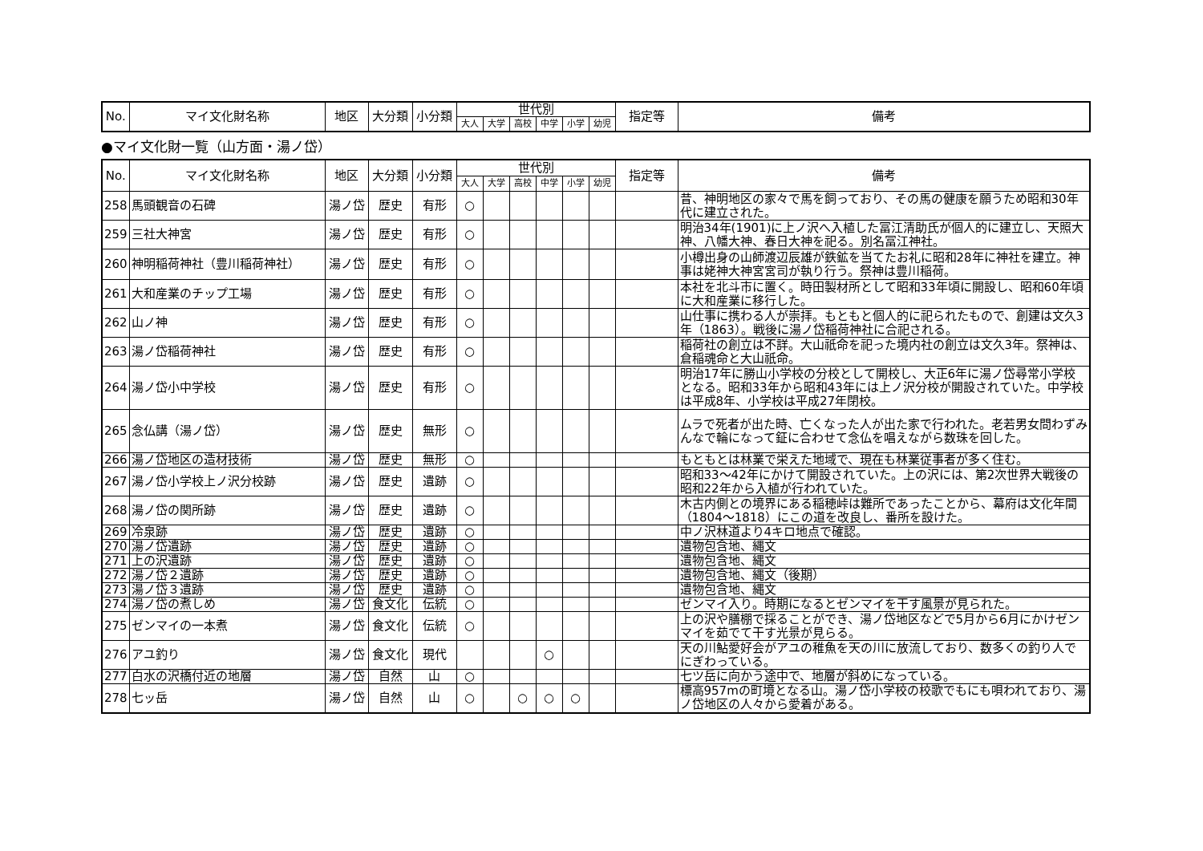| No. | マイ文化財名称 | 地区 | 大分類 | 小分類 | 世代別 | | | | | | 指定等 | 備考 |
| --- | --- | --- | --- | --- | --- | --- | --- | --- | --- | --- | --- | --- |
| | | | | | 大人 | 大学 | 高校 | 中学 | 小学 | 幼児 | | |
●マイ文化財一覧（山方面・湯ノ岱）
| No. | マイ文化財名称 | 地区 | 大分類 | 小分類 | 世代別 | | | | | | 指定等 | 備考 |
| --- | --- | --- | --- | --- | --- | --- | --- | --- | --- | --- | --- | --- |
| | | | | | 大人 | 大学 | 高校 | 中学 | 小学 | 幼児 | | |
| 258 | 馬頭観音の石碑 | 湯ノ岱 | 歴史 | 有形 | ○ | | | | | | | 昔、神明地区の家々で馬を飼っており、その馬の健康を願うため昭和30年代に建立された。 |
| 259 | 三社大神宮 | 湯ノ岱 | 歴史 | 有形 | ○ | | | | | | | 明治34年(1901)に上ノ沢へ入植した冨江清助氏が個人的に建立し、天照大神、八幡大神、春日大神を祀る。別名冨江神社。 |
| 260 | 神明稲荷神社（豊川稲荷神社） | 湯ノ岱 | 歴史 | 有形 | ○ | | | | | | | 小樽出身の山師渡辺辰雄が鉄鉱を当てたお礼に昭和28年に神社を建立。神事は姥神大神宮宮司が執り行う。祭神は豊川稲荷。 |
| 261 | 大和産業のチップ工場 | 湯ノ岱 | 歴史 | 有形 | ○ | | | | | | | 本社を北斗市に置く。時田製材所として昭和33年頃に開設し、昭和60年頃に大和産業に移行した。 |
| 262 | 山ノ神 | 湯ノ岱 | 歴史 | 有形 | ○ | | | | | | | 山仕事に携わる人が崇拝。もともと個人的に祀られたもので、創建は文久3年（1863）。戦後に湯ノ岱稲荷神社に合祀される。 |
| 263 | 湯ノ岱稲荷神社 | 湯ノ岱 | 歴史 | 有形 | ○ | | | | | | | 稲荷社の創立は不詳。大山祇命を祀った境内社の創立は文久3年。祭神は、倉稲魂命と大山祇命。 |
| 264 | 湯ノ岱小中学校 | 湯ノ岱 | 歴史 | 有形 | ○ | | | | | | | 明治17年に勝山小学校の分校として開校し、大正6年に湯ノ岱尋常小学校となる。昭和33年から昭和43年には上ノ沢分校が開設されていた。中学校は平成8年、小学校は平成27年閉校。 |
| 265 | 念仏講（湯ノ岱） | 湯ノ岱 | 歴史 | 無形 | ○ | | | | | | | ムラで死者が出た時、亡くなった人が出た家で行われた。老若男女問わずみんなで輪になって鉦に合わせて念仏を唱えながら数珠を回した。 |
| 266 | 湯ノ岱地区の造材技術 | 湯ノ岱 | 歴史 | 無形 | ○ | | | | | | | もともとは林業で栄えた地域で、現在も林業従事者が多く住む。 |
| 267 | 湯ノ岱小学校上ノ沢分校跡 | 湯ノ岱 | 歴史 | 遺跡 | ○ | | | | | | | 昭和33～42年にかけて開設されていた。上の沢には、第2次世界大戦後の昭和22年から入植が行われていた。 |
| 268 | 湯ノ岱の関所跡 | 湯ノ岱 | 歴史 | 遺跡 | ○ | | | | | | | 木古内側との境界にある稲穂峠は難所であったことから、幕府は文化年間（1804～1818）にこの道を改良し、番所を設けた。 |
| 269 | 冷泉跡 | 湯ノ岱 | 歴史 | 遺跡 | ○ | | | | | | | 中ノ沢林道より4キロ地点で確認。 |
| 270 | 湯ノ岱遺跡 | 湯ノ岱 | 歴史 | 遺跡 | ○ | | | | | | | 遺物包含地、縄文 |
| 271 | 上の沢遺跡 | 湯ノ岱 | 歴史 | 遺跡 | ○ | | | | | | | 遺物包含地、縄文 |
| 272 | 湯ノ岱２遺跡 | 湯ノ岱 | 歴史 | 遺跡 | ○ | | | | | | | 遺物包含地、縄文（後期） |
| 273 | 湯ノ岱３遺跡 | 湯ノ岱 | 歴史 | 遺跡 | ○ | | | | | | | 遺物包含地、縄文 |
| 274 | 湯ノ岱の煮しめ | 湯ノ岱 | 食文化 | 伝統 | ○ | | | | | | | ゼンマイ入り。時期になるとゼンマイを干す風景が見られた。 |
| 275 | ゼンマイの一本煮 | 湯ノ岱 | 食文化 | 伝統 | ○ | | | | | | | 上の沢や膳棚で採ることができ、湯ノ岱地区などで5月から6月にかけゼンマイを茹でて干す光景が見らる。 |
| 276 | アユ釣り | 湯ノ岱 | 食文化 | 現代 | | | | ○ | | | | 天の川鮎愛好会がアユの稚魚を天の川に放流しており、数多くの釣り人でにぎわっている。 |
| 277 | 白水の沢橋付近の地層 | 湯ノ岱 | 自然 | 山 | ○ | | | | | | | 七ツ岳に向かう途中で、地層が斜めになっている。 |
| 278 | 七ッ岳 | 湯ノ岱 | 自然 | 山 | ○ | | ○ | ○ | ○ | | | 標高957mの町境となる山。湯ノ岱小学校の校歌でもにも唄われており、湯ノ岱地区の人々から愛着がある。 |